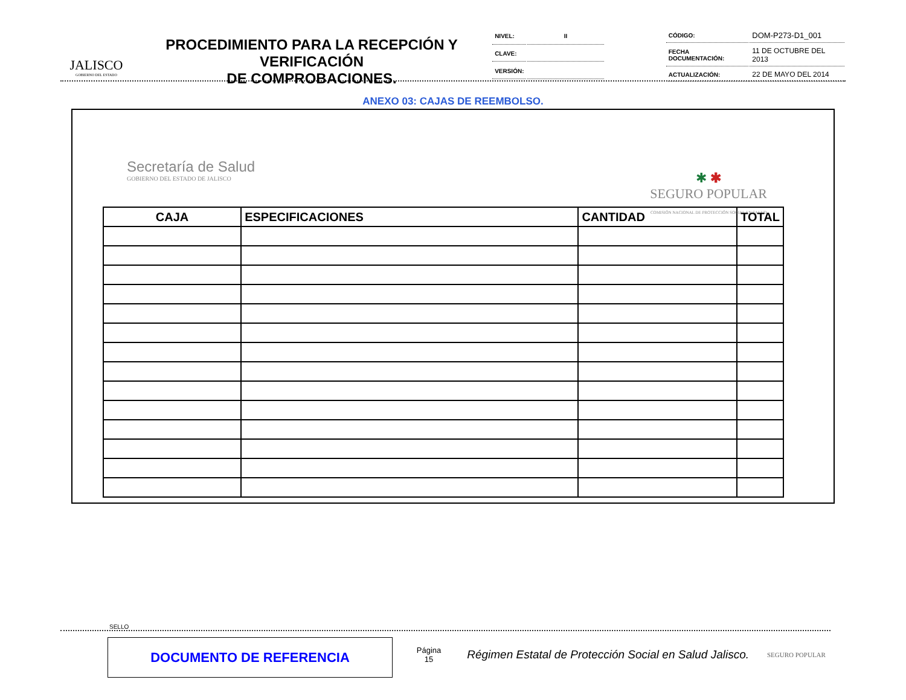JALISCO
GOBIERNO DEL ESTADO
PROCEDIMIENTO PARA LA RECEPCIÓN Y VERIFICACIÓN
DE COMPROBACIONES.
| NIVEL: | II |
| CLAVE: | |
| VERSIÓN: | |
| CÓDIGO: | DOM-P273-D1_001 |
| FECHA DOCUMENTACIÓN: | 11 DE OCTUBRE DEL 2013 |
| ACTUALIZACIÓN: | 22 DE MAYO DEL 2014 |
ANEXO 03: CAJAS DE REEMBOLSO.
Secretaría de Salud
GOBIERNO DEL ESTADO DE JALISCO
✱ ✱
SEGURO POPULAR
COMISIÓN NACIONAL DE PROTECCIÓN SOCIAL EN SALUD
| CAJA | ESPECIFICACIONES | CANTIDAD | TOTAL |
| --- | --- | --- | --- |
SELLO
DOCUMENTO DE REFERENCIA
Página
15
Régimen Estatal de Protección Social en Salud Jalisco.
SEGURO POPULAR